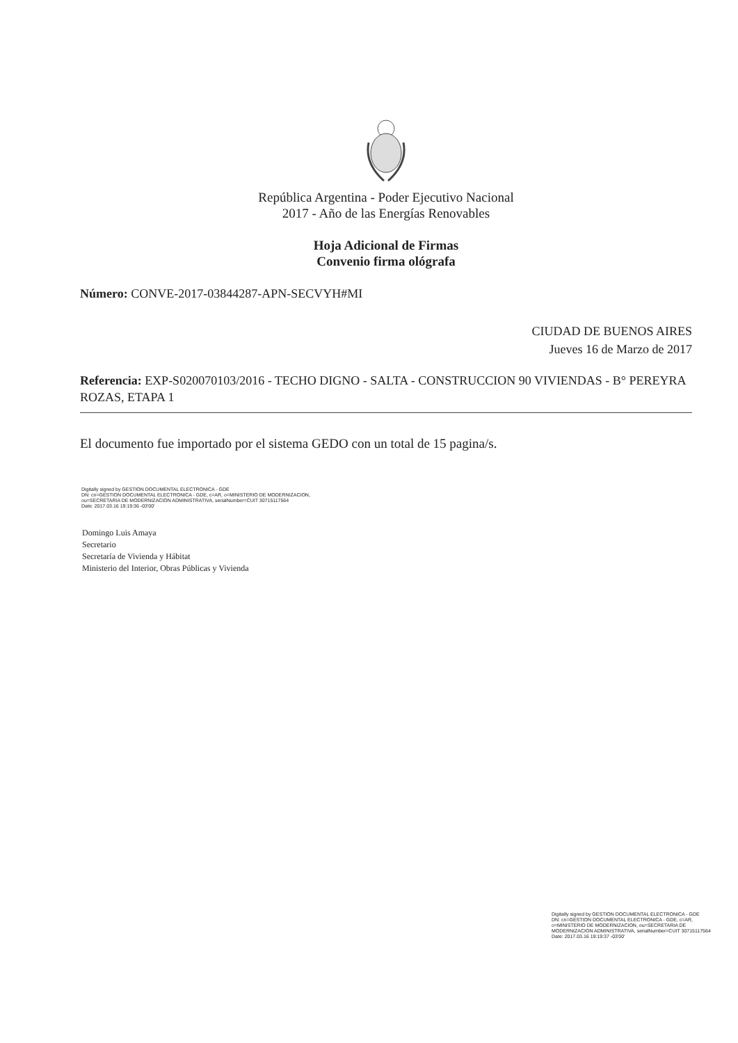República Argentina - Poder Ejecutivo Nacional
2017 - Año de las Energías Renovables
Hoja Adicional de Firmas
Convenio firma ológrafa
Número: CONVE-2017-03844287-APN-SECVYH#MI
CIUDAD DE BUENOS AIRES
Jueves 16 de Marzo de 2017
Referencia: EXP-S020070103/2016 - TECHO DIGNO - SALTA - CONSTRUCCION 90 VIVIENDAS - B° PEREYRA ROZAS, ETAPA 1
El documento fue importado por el sistema GEDO con un total de 15 pagina/s.
Digitally signed by GESTION DOCUMENTAL ELECTRONICA - GDE
DN: cn=GESTION DOCUMENTAL ELECTRONICA - GDE, c=AR, o=MINISTERIO DE MODERNIZACION,
ou=SECRETARIA DE MODERNIZACION ADMINISTRATIVA, serialNumber=CUIT 30715117564
Date: 2017.03.16 19:19:36 -03'00'
Domingo Luis Amaya
Secretario
Secretaría de Vivienda y Hábitat
Ministerio del Interior, Obras Públicas y Vivienda
Digitally signed by GESTION DOCUMENTAL ELECTRONICA - GDE
DN: cn=GESTION DOCUMENTAL ELECTRONICA - GDE, c=AR, o=MINISTERIO DE MODERNIZACION, ou=SECRETARIA DE MODERNIZACION ADMINISTRATIVA, serialNumber=CUIT 30715117564
Date: 2017.03.16 19:19:37 -03'00'